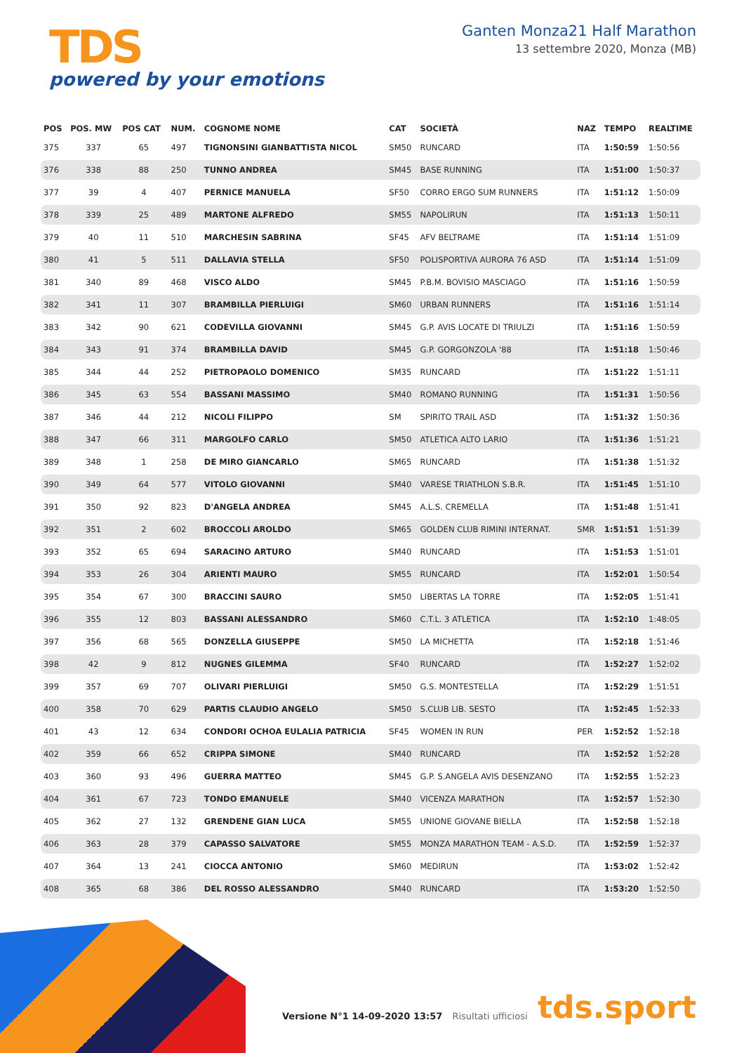TDS
powered by your emotions
Ganten Monza21 Half Marathon
13 settembre 2020, Monza (MB)
| POS | POS. MW | POS CAT | NUM. | COGNOME NOME | CAT | SOCIETÀ | NAZ | TEMPO | REALTIME |
| --- | --- | --- | --- | --- | --- | --- | --- | --- | --- |
| 375 | 337 | 65 | 497 | TIGNONSINI GIANBATTISTA NICOL | SM50 | RUNCARD | ITA | 1:50:59 | 1:50:56 |
| 376 | 338 | 88 | 250 | TUNNO ANDREA | SM45 | BASE RUNNING | ITA | 1:51:00 | 1:50:37 |
| 377 | 39 | 4 | 407 | PERNICE MANUELA | SF50 | CORRO ERGO SUM RUNNERS | ITA | 1:51:12 | 1:50:09 |
| 378 | 339 | 25 | 489 | MARTONE ALFREDO | SM55 | NAPOLIRUN | ITA | 1:51:13 | 1:50:11 |
| 379 | 40 | 11 | 510 | MARCHESIN SABRINA | SF45 | AFV BELTRAME | ITA | 1:51:14 | 1:51:09 |
| 380 | 41 | 5 | 511 | DALLAVIA STELLA | SF50 | POLISPORTIVA AURORA 76 ASD | ITA | 1:51:14 | 1:51:09 |
| 381 | 340 | 89 | 468 | VISCO ALDO | SM45 | P.B.M. BOVISIO MASCIAGO | ITA | 1:51:16 | 1:50:59 |
| 382 | 341 | 11 | 307 | BRAMBILLA PIERLUIGI | SM60 | URBAN RUNNERS | ITA | 1:51:16 | 1:51:14 |
| 383 | 342 | 90 | 621 | CODEVILLA GIOVANNI | SM45 | G.P. AVIS LOCATE DI TRIULZI | ITA | 1:51:16 | 1:50:59 |
| 384 | 343 | 91 | 374 | BRAMBILLA DAVID | SM45 | G.P. GORGONZOLA '88 | ITA | 1:51:18 | 1:50:46 |
| 385 | 344 | 44 | 252 | PIETROPAOLO DOMENICO | SM35 | RUNCARD | ITA | 1:51:22 | 1:51:11 |
| 386 | 345 | 63 | 554 | BASSANI MASSIMO | SM40 | ROMANO RUNNING | ITA | 1:51:31 | 1:50:56 |
| 387 | 346 | 44 | 212 | NICOLI FILIPPO | SM | SPIRITO TRAIL ASD | ITA | 1:51:32 | 1:50:36 |
| 388 | 347 | 66 | 311 | MARGOLFO CARLO | SM50 | ATLETICA ALTO LARIO | ITA | 1:51:36 | 1:51:21 |
| 389 | 348 | 1 | 258 | DE MIRO GIANCARLO | SM65 | RUNCARD | ITA | 1:51:38 | 1:51:32 |
| 390 | 349 | 64 | 577 | VITOLO GIOVANNI | SM40 | VARESE TRIATHLON S.B.R. | ITA | 1:51:45 | 1:51:10 |
| 391 | 350 | 92 | 823 | D'ANGELA ANDREA | SM45 | A.L.S. CREMELLA | ITA | 1:51:48 | 1:51:41 |
| 392 | 351 | 2 | 602 | BROCCOLI AROLDO | SM65 | GOLDEN CLUB RIMINI INTERNAT. | SMR | 1:51:51 | 1:51:39 |
| 393 | 352 | 65 | 694 | SARACINO ARTURO | SM40 | RUNCARD | ITA | 1:51:53 | 1:51:01 |
| 394 | 353 | 26 | 304 | ARIENTI MAURO | SM55 | RUNCARD | ITA | 1:52:01 | 1:50:54 |
| 395 | 354 | 67 | 300 | BRACCINI SAURO | SM50 | LIBERTAS LA TORRE | ITA | 1:52:05 | 1:51:41 |
| 396 | 355 | 12 | 803 | BASSANI ALESSANDRO | SM60 | C.T.L. 3 ATLETICA | ITA | 1:52:10 | 1:48:05 |
| 397 | 356 | 68 | 565 | DONZELLA GIUSEPPE | SM50 | LA MICHETTA | ITA | 1:52:18 | 1:51:46 |
| 398 | 42 | 9 | 812 | NUGNES GILEMMA | SF40 | RUNCARD | ITA | 1:52:27 | 1:52:02 |
| 399 | 357 | 69 | 707 | OLIVARI PIERLUIGI | SM50 | G.S. MONTESTELLA | ITA | 1:52:29 | 1:51:51 |
| 400 | 358 | 70 | 629 | PARTIS CLAUDIO ANGELO | SM50 | S.CLUB LIB. SESTO | ITA | 1:52:45 | 1:52:33 |
| 401 | 43 | 12 | 634 | CONDORI OCHOA EULALIA PATRICIA | SF45 | WOMEN IN RUN | PER | 1:52:52 | 1:52:18 |
| 402 | 359 | 66 | 652 | CRIPPA SIMONE | SM40 | RUNCARD | ITA | 1:52:52 | 1:52:28 |
| 403 | 360 | 93 | 496 | GUERRA MATTEO | SM45 | G.P. S.ANGELA AVIS DESENZANO | ITA | 1:52:55 | 1:52:23 |
| 404 | 361 | 67 | 723 | TONDO EMANUELE | SM40 | VICENZA MARATHON | ITA | 1:52:57 | 1:52:30 |
| 405 | 362 | 27 | 132 | GRENDENE GIAN LUCA | SM55 | UNIONE GIOVANE BIELLA | ITA | 1:52:58 | 1:52:18 |
| 406 | 363 | 28 | 379 | CAPASSO SALVATORE | SM55 | MONZA MARATHON TEAM - A.S.D. | ITA | 1:52:59 | 1:52:37 |
| 407 | 364 | 13 | 241 | CIOCCA ANTONIO | SM60 | MEDIRUN | ITA | 1:53:02 | 1:52:42 |
| 408 | 365 | 68 | 386 | DEL ROSSO ALESSANDRO | SM40 | RUNCARD | ITA | 1:53:20 | 1:52:50 |
Versione N°1 14-09-2020 13:57 Risultati ufficiosi
tds.sport